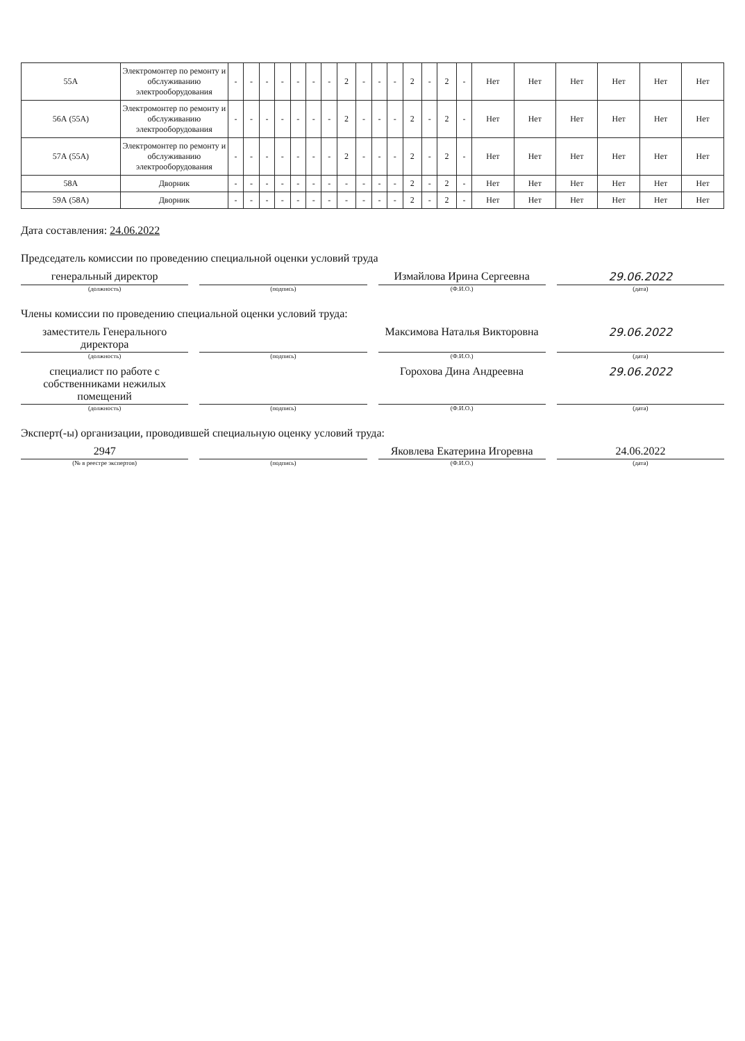| 55А | Электромонтер по ремонту и обслуживанию электрооборудования | - | - | - | - | - | - | - | 2 | - | - | - | 2 | - | 2 | - | Нет | Нет | Нет | Нет | Нет | Нет |
| 56А (55А) | Электромонтер по ремонту и обслуживанию электрооборудования | - | - | - | - | - | - | - | 2 | - | - | - | 2 | - | 2 | - | Нет | Нет | Нет | Нет | Нет | Нет |
| 57А (55А) | Электромонтер по ремонту и обслуживанию электрооборудования | - | - | - | - | - | - | - | 2 | - | - | - | 2 | - | 2 | - | Нет | Нет | Нет | Нет | Нет | Нет |
| 58А | Дворник | - | - | - | - | - | - | - | - | - | - | - | 2 | - | 2 | - | Нет | Нет | Нет | Нет | Нет | Нет |
| 59А (58А) | Дворник | - | - | - | - | - | - | - | - | - | - | - | 2 | - | 2 | - | Нет | Нет | Нет | Нет | Нет | Нет |
Дата составления: 24.06.2022
Председатель комиссии по проведению специальной оценки условий труда
генеральный директор Измайлова Ирина Сергеевна 29.06.2022
(должность) (подпись) (Ф.И.О.) (дата)
Члены комиссии по проведению специальной оценки условий труда:
заместитель Генерального директора
Максимова Наталья Викторовна 29.06.2022
(должность) (подпись) (Ф.И.О.) (дата)
специалист по работе с собственниками нежилых помещений
Горохова Дина Андреевна 29.06.2022
(должность) (подпись) (Ф.И.О.) (дата)
Эксперт(-ы) организации, проводившей специальную оценку условий труда:
2947 Яковлева Екатерина Игоревна 24.06.2022
(№ в реестре экспертов) (подпись) (Ф.И.О.) (дата)